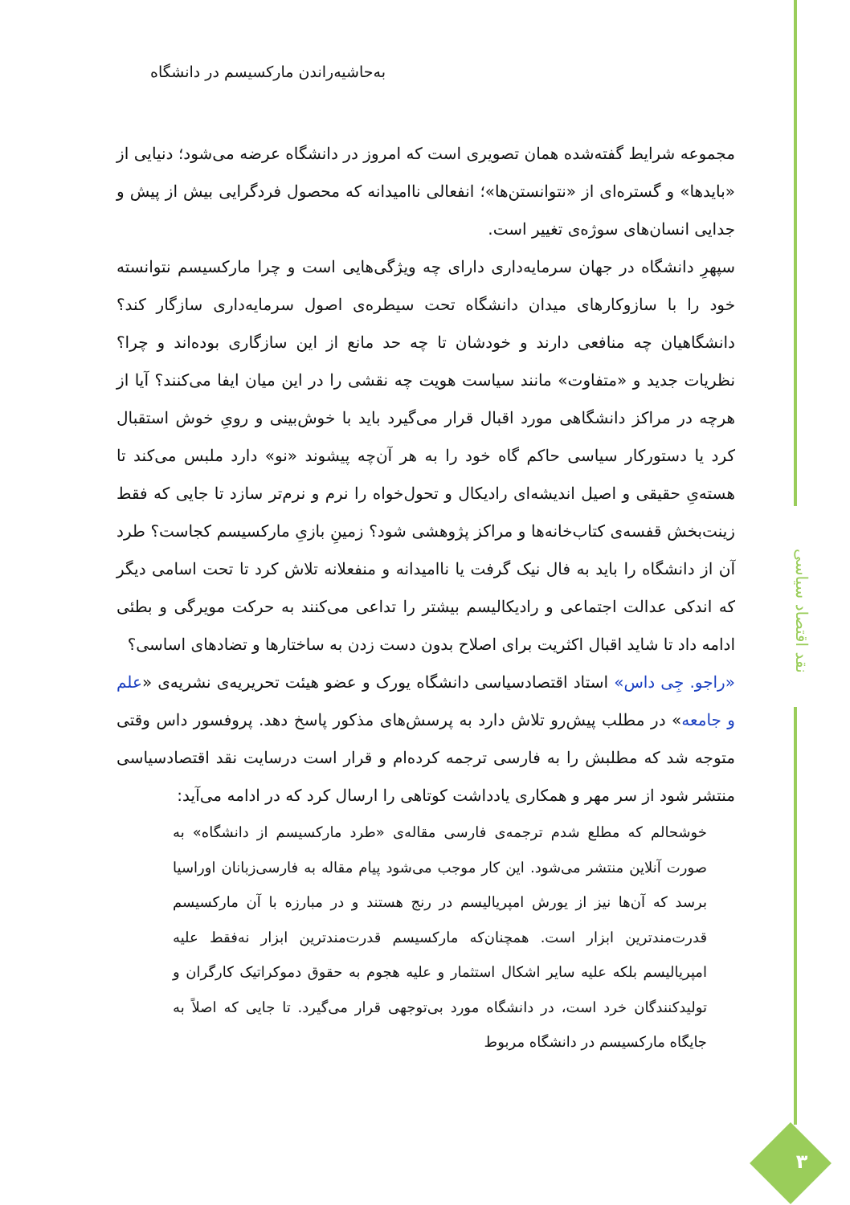نقد اقتصاد سیاسی
۳
به‌حاشیه‌راندن مارکسیسم در دانشگاه
مجموعه شرایط گفته‌شده همان تصویری است که امروز در دانشگاه عرضه می‌شود؛ دنیایی از «بایدها» و گستره‌ای از «نتوانستن‌ها»؛ انفعالی ناامیدانه که محصول فردگرایی بیش از پیش و جدایی انسان‌های سوژه‌ی تغییر است.
سپهرِ دانشگاه در جهان سرمایه‌داری دارای چه ویژگی‌هایی است و چرا مارکسیسم نتوانسته خود را با سازوکارهای میدان دانشگاه تحت سیطره‌ی اصول سرمایه‌داری سازگار کند؟ دانشگاهیان چه منافعی دارند و خودشان تا چه حد مانع از این سازگاری بوده‌اند و چرا؟ نظریات جدید و «متفاوت» مانند سیاست هویت چه نقشی را در این میان ایفا می‌کنند؟ آیا از هرچه در مراکز دانشگاهی مورد اقبال قرار می‌گیرد باید با خوش‌بینی و رویِ خوش استقبال کرد یا دستورکار سیاسی حاکم گاه خود را به هر آن‌چه پیشوند «نو» دارد ملبس می‌کند تا هسته‌یِ حقیقی و اصیل اندیشه‌ای رادیکال و تحول‌خواه را نرم و نرم‌تر سازد تا جایی که فقط زینت‌بخش قفسه‌ی کتاب‌خانه‌ها و مراکز پژوهشی شود؟ زمینِ بازیِ مارکسیسم کجاست؟ طرد آن از دانشگاه را باید به فال نیک گرفت یا ناامیدانه و منفعلانه تلاش کرد تا تحت اسامی دیگر که اندکی عدالت اجتماعی و رادیکالیسم بیشتر را تداعی می‌کنند به حرکت مویرگی و بطئی ادامه داد تا شاید اقبال اکثریت برای اصلاح بدون دست زدن به ساختارها و تضادهای اساسی؟
«راجو. جِی داس» استاد اقتصادسیاسی دانشگاه یورک و عضو هیئت تحریریه‌ی نشریه‌ی «علم و جامعه» در مطلب پیش‌رو تلاش دارد به پرسش‌های مذکور پاسخ دهد. پروفسور داس وقتی متوجه شد که مطلبش را به فارسی ترجمه کرده‌ام و قرار است درسایت نقد اقتصادسیاسی منتشر شود از سر مهر و همکاری یادداشت کوتاهی را ارسال کرد که در ادامه می‌آید:
خوشحالم که مطلع شدم ترجمه‌ی فارسی مقاله‌ی «طرد مارکسیسم از دانشگاه» به صورت آنلاین منتشر می‌شود. این کار موجب می‌شود پیام مقاله به فارسی‌زبانان اوراسیا برسد که آن‌ها نیز از یورش امپریالیسم در رنج هستند و در مبارزه با آن مارکسیسم قدرت‌مندترین ابزار است. همچنان‌که مارکسیسم قدرت‌مندترین ابزار نه‌فقط علیه امپریالیسم بلکه علیه سایر اشکال استثمار و علیه هجوم به حقوق دموکراتیک کارگران و تولیدکنندگان خرد است، در دانشگاه مورد بی‌توجهی قرار می‌گیرد. تا جایی که اصلاً به جایگاه مارکسیسم در دانشگاه مربوط